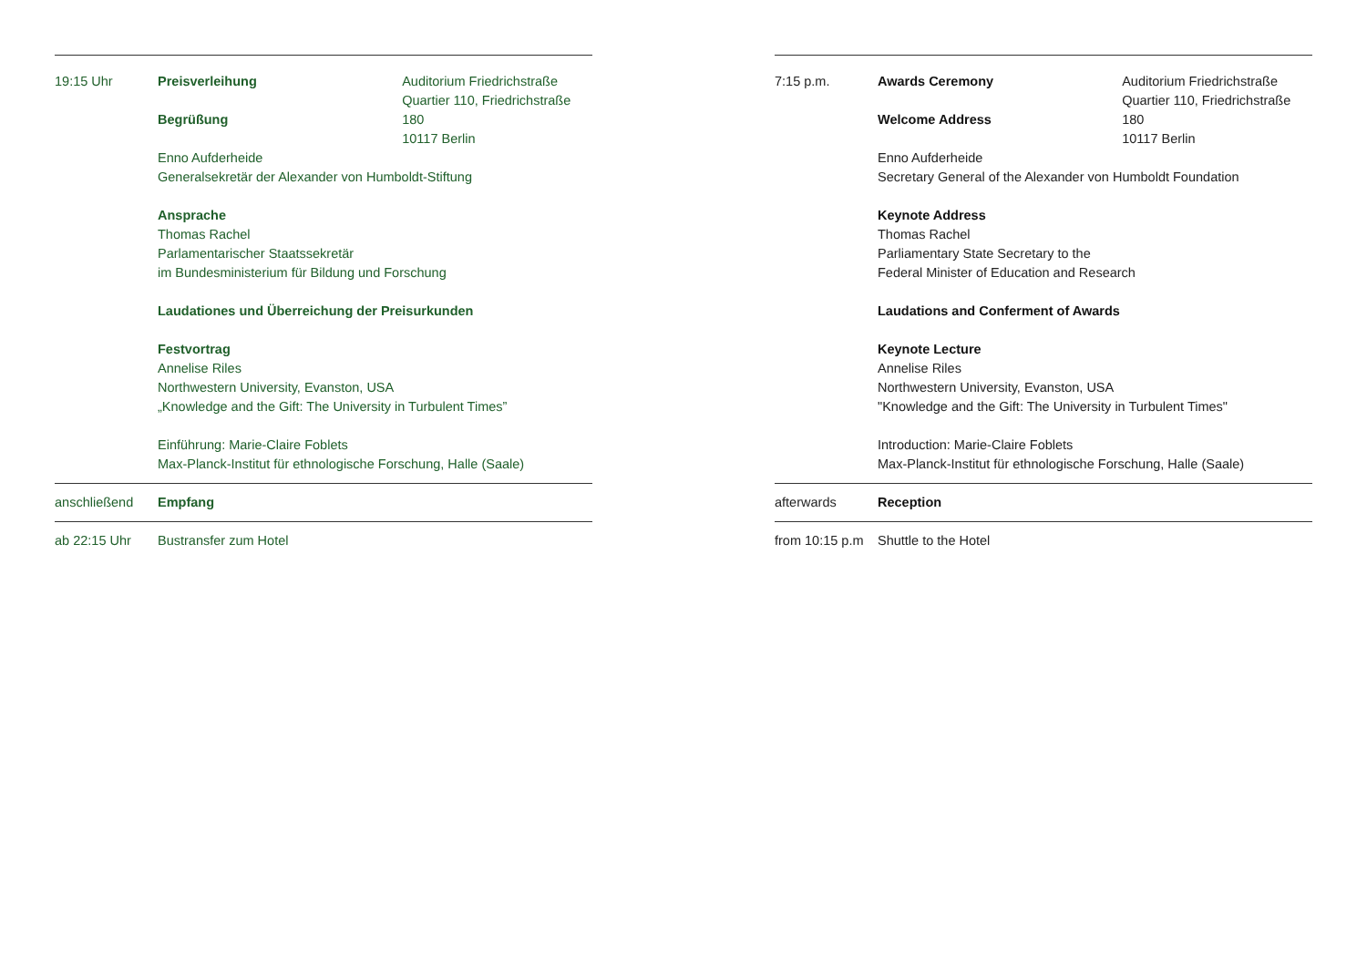19:15 Uhr Preisverleihung
Begrüßung
Auditorium Friedrichstraße
Quartier 110, Friedrichstraße 180
10117 Berlin
Enno Aufderheide
Generalsekretär der Alexander von Humboldt-Stiftung
Ansprache
Thomas Rachel
Parlamentarischer Staatssekretär
im Bundesministerium für Bildung und Forschung
Laudationes und Überreichung der Preisurkunden
Festvortrag
Annelise Riles
Northwestern University, Evanston, USA
„Knowledge and the Gift: The University in Turbulent Times”
Einführung: Marie-Claire Foblets
Max-Planck-Institut für ethnologische Forschung, Halle (Saale)
anschließend Empfang
ab 22:15 Uhr Bustransfer zum Hotel
7:15 p.m. Awards Ceremony
Welcome Address
Auditorium Friedrichstraße
Quartier 110, Friedrichstraße 180
10117 Berlin
Enno Aufderheide
Secretary General of the Alexander von Humboldt Foundation
Keynote Address
Thomas Rachel
Parliamentary State Secretary to the
Federal Minister of Education and Research
Laudations and Conferment of Awards
Keynote Lecture
Annelise Riles
Northwestern University, Evanston, USA
"Knowledge and the Gift: The University in Turbulent Times"
Introduction: Marie-Claire Foblets
Max-Planck-Institut für ethnologische Forschung, Halle (Saale)
afterwards Reception
from 10:15 p.m
Shuttle to the Hotel